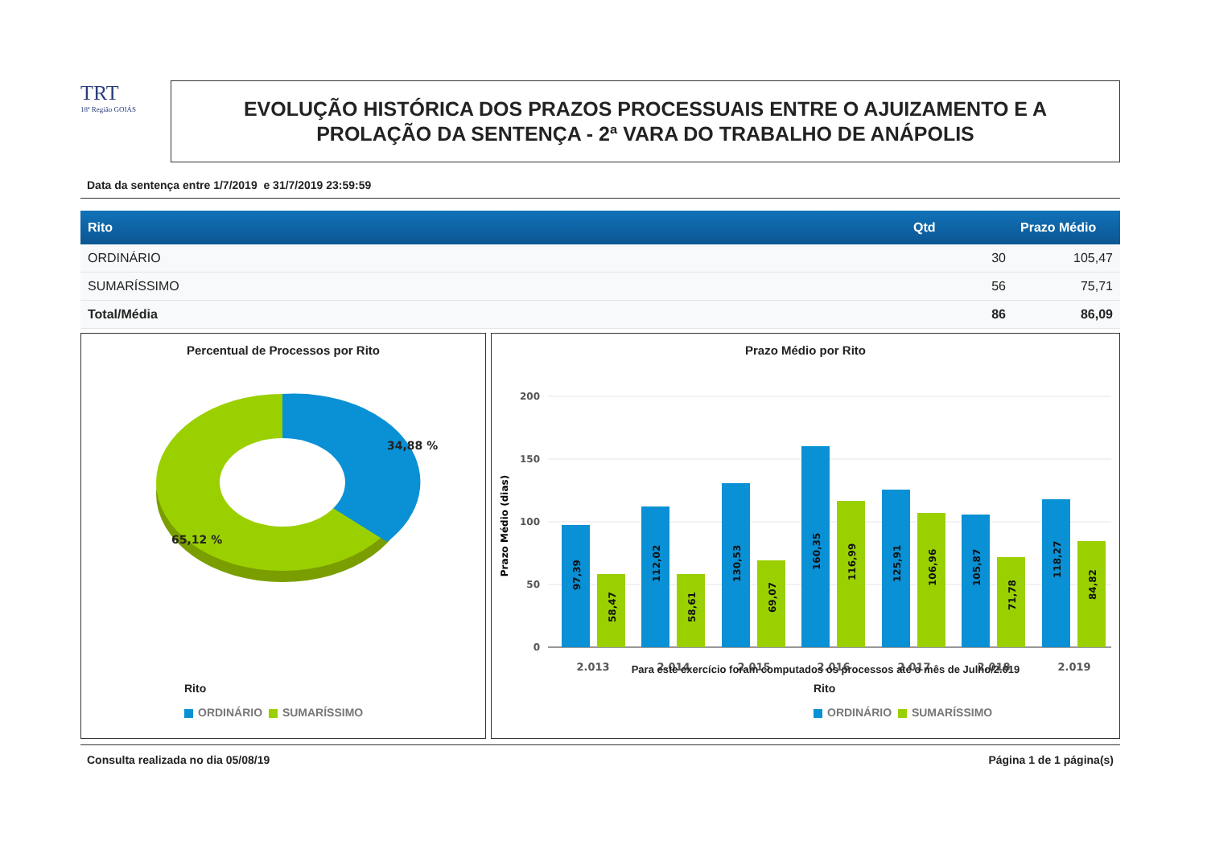TRT
18ª Região GOIÁS
EVOLUÇÃO HISTÓRICA DOS PRAZOS PROCESSUAIS ENTRE O AJUIZAMENTO E A
PROLAÇÃO DA SENTENÇA - 2ª VARA DO TRABALHO DE ANÁPOLIS
Data da sentença entre 1/7/2019 e 31/7/2019 23:59:59
| Rito | Qtd | Prazo Médio |
| --- | --- | --- |
| ORDINÁRIO | 30 | 105,47 |
| SUMARÍSSIMO | 56 | 75,71 |
| Total/Média | 86 | 86,09 |
Percentual de Processos por Rito
34,88 %
65,12 %
Rito
ORDINÁRIO SUMARÍSSIMO
Prazo Médio por Rito
200
150
100
50
0
Prazo Médio (dias)
97,39
58,47
112,02
58,61
130,53
69,07
160,35
116,99
125,91
106,96
105,87
71,78
118,27
84,82
2.013
2.014
2.015
2.016
2.017
2.018
2.019
Para este exercício foram computados os processos até o mês de Julho/2.019
Rito
ORDINÁRIO SUMARÍSSIMO
Consulta realizada no dia 05/08/19 Página 1 de 1 página(s)